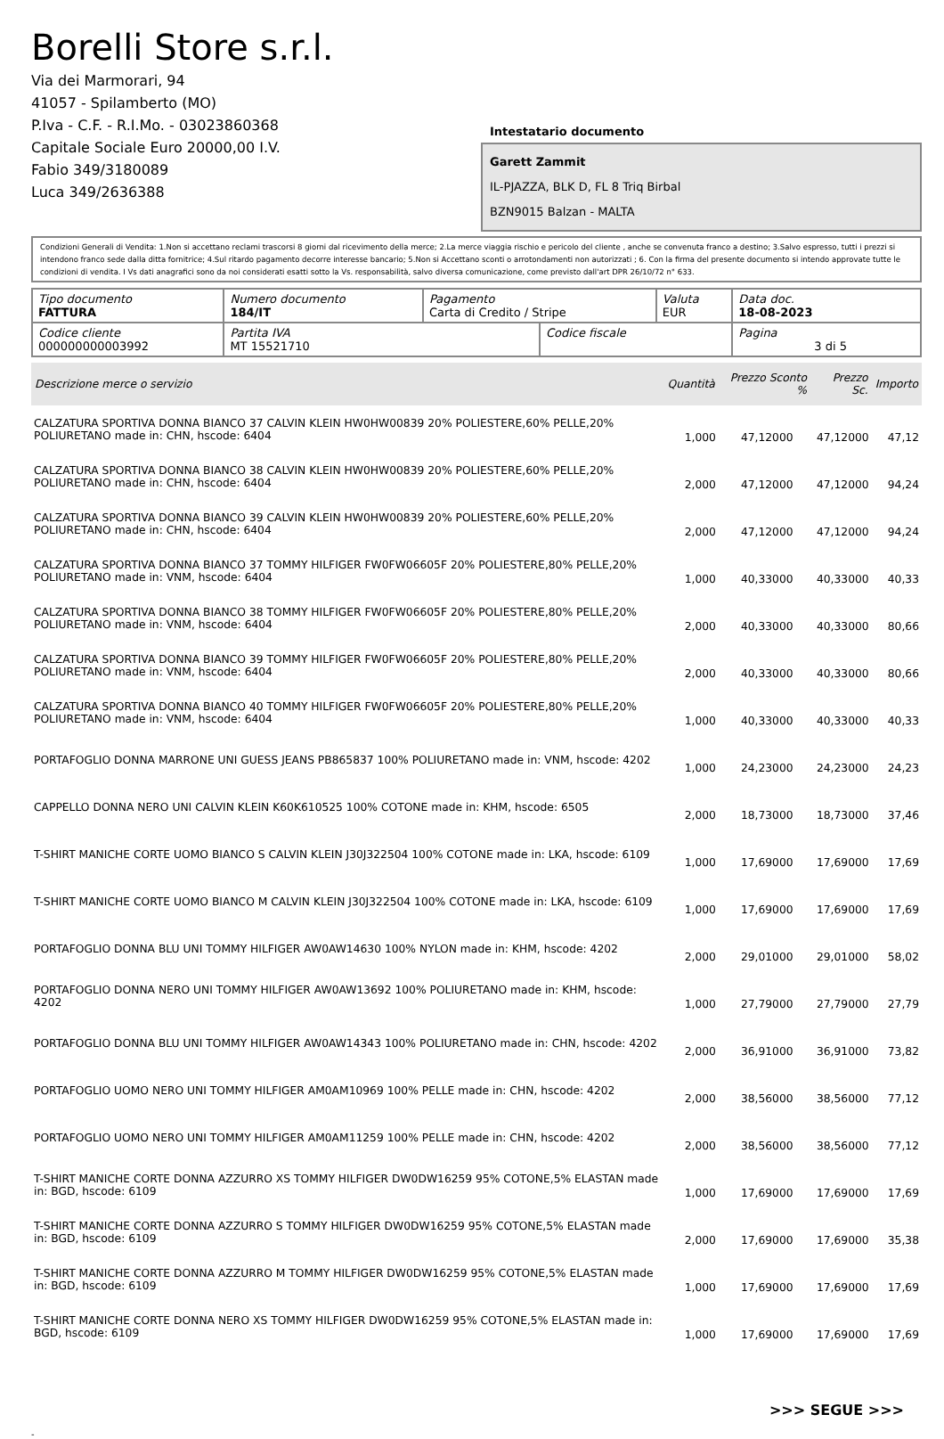Borelli Store s.r.l.
Via dei Marmorari, 94
41057 - Spilamberto (MO)
P.Iva - C.F. - R.I.Mo. - 03023860368
Capitale Sociale Euro 20000,00 I.V.
Fabio 349/3180089
Luca 349/2636388
Intestatario documento
Garett Zammit
IL-PJAZZA, BLK D, FL 8 Triq Birbal
BZN9015 Balzan - MALTA
Condizioni Generali di Vendita: 1.Non si accettano reclami trascorsi 8 giorni dal ricevimento della merce; 2.La merce viaggia rischio e pericolo del cliente , anche se convenuta franco a destino; 3.Salvo espresso, tutti i prezzi si intendono franco sede dalla ditta fornitrice; 4.Sul ritardo pagamento decorre interesse bancario; 5.Non si Accettano sconti o arrotondamenti non autorizzati ; 6. Con la firma del presente documento si intendo approvate tutte le condizioni di vendita. I Vs dati anagrafici sono da noi considerati esatti sotto la Vs. responsabilità, salvo diversa comunicazione, come previsto dall'art DPR 26/10/72 n° 633.
| Tipo documento FATTURA | Numero documento 184/IT | Pagamento Carta di Credito / Stripe | | Valuta EUR | Data doc. 18-08-2023 |
| Codice cliente 000000000003992 | Partita IVA MT 15521710 | | Codice fiscale | | Pagina 3 di 5 |
| Descrizione merce o servizio | Quantità | Prezzo Sconto % | Prezzo Sc. | Importo |
| --- | --- | --- | --- | --- |
| CALZATURA SPORTIVA DONNA BIANCO 37 CALVIN KLEIN HW0HW00839 20% POLIESTERE,60% PELLE,20% POLIURETANO made in: CHN, hscode: 6404 | 1,000 | 47,12000 | 47,12000 | 47,12 |
| CALZATURA SPORTIVA DONNA BIANCO 38 CALVIN KLEIN HW0HW00839 20% POLIESTERE,60% PELLE,20% POLIURETANO made in: CHN, hscode: 6404 | 2,000 | 47,12000 | 47,12000 | 94,24 |
| CALZATURA SPORTIVA DONNA BIANCO 39 CALVIN KLEIN HW0HW00839 20% POLIESTERE,60% PELLE,20% POLIURETANO made in: CHN, hscode: 6404 | 2,000 | 47,12000 | 47,12000 | 94,24 |
| CALZATURA SPORTIVA DONNA BIANCO 37 TOMMY HILFIGER FW0FW06605F 20% POLIESTERE,80% PELLE,20% POLIURETANO made in: VNM, hscode: 6404 | 1,000 | 40,33000 | 40,33000 | 40,33 |
| CALZATURA SPORTIVA DONNA BIANCO 38 TOMMY HILFIGER FW0FW06605F 20% POLIESTERE,80% PELLE,20% POLIURETANO made in: VNM, hscode: 6404 | 2,000 | 40,33000 | 40,33000 | 80,66 |
| CALZATURA SPORTIVA DONNA BIANCO 39 TOMMY HILFIGER FW0FW06605F 20% POLIESTERE,80% PELLE,20% POLIURETANO made in: VNM, hscode: 6404 | 2,000 | 40,33000 | 40,33000 | 80,66 |
| CALZATURA SPORTIVA DONNA BIANCO 40 TOMMY HILFIGER FW0FW06605F 20% POLIESTERE,80% PELLE,20% POLIURETANO made in: VNM, hscode: 6404 | 1,000 | 40,33000 | 40,33000 | 40,33 |
| PORTAFOGLIO DONNA MARRONE UNI GUESS JEANS PB865837 100% POLIURETANO made in: VNM, hscode: 4202 | 1,000 | 24,23000 | 24,23000 | 24,23 |
| CAPPELLO DONNA NERO UNI CALVIN KLEIN K60K610525 100% COTONE made in: KHM, hscode: 6505 | 2,000 | 18,73000 | 18,73000 | 37,46 |
| T-SHIRT MANICHE CORTE UOMO BIANCO S CALVIN KLEIN J30J322504 100% COTONE made in: LKA, hscode: 6109 | 1,000 | 17,69000 | 17,69000 | 17,69 |
| T-SHIRT MANICHE CORTE UOMO BIANCO M CALVIN KLEIN J30J322504 100% COTONE made in: LKA, hscode: 6109 | 1,000 | 17,69000 | 17,69000 | 17,69 |
| PORTAFOGLIO DONNA BLU UNI TOMMY HILFIGER AW0AW14630 100% NYLON made in: KHM, hscode: 4202 | 2,000 | 29,01000 | 29,01000 | 58,02 |
| PORTAFOGLIO DONNA NERO UNI TOMMY HILFIGER AW0AW13692 100% POLIURETANO made in: KHM, hscode: 4202 | 1,000 | 27,79000 | 27,79000 | 27,79 |
| PORTAFOGLIO DONNA BLU UNI TOMMY HILFIGER AW0AW14343 100% POLIURETANO made in: CHN, hscode: 4202 | 2,000 | 36,91000 | 36,91000 | 73,82 |
| PORTAFOGLIO UOMO NERO UNI TOMMY HILFIGER AM0AM10969 100% PELLE made in: CHN, hscode: 4202 | 2,000 | 38,56000 | 38,56000 | 77,12 |
| PORTAFOGLIO UOMO NERO UNI TOMMY HILFIGER AM0AM11259 100% PELLE made in: CHN, hscode: 4202 | 2,000 | 38,56000 | 38,56000 | 77,12 |
| T-SHIRT MANICHE CORTE DONNA AZZURRO XS TOMMY HILFIGER DW0DW16259 95% COTONE,5% ELASTAN made in: BGD, hscode: 6109 | 1,000 | 17,69000 | 17,69000 | 17,69 |
| T-SHIRT MANICHE CORTE DONNA AZZURRO S TOMMY HILFIGER DW0DW16259 95% COTONE,5% ELASTAN made in: BGD, hscode: 6109 | 2,000 | 17,69000 | 17,69000 | 35,38 |
| T-SHIRT MANICHE CORTE DONNA AZZURRO M TOMMY HILFIGER DW0DW16259 95% COTONE,5% ELASTAN made in: BGD, hscode: 6109 | 1,000 | 17,69000 | 17,69000 | 17,69 |
| T-SHIRT MANICHE CORTE DONNA NERO XS TOMMY HILFIGER DW0DW16259 95% COTONE,5% ELASTAN made in: BGD, hscode: 6109 | 1,000 | 17,69000 | 17,69000 | 17,69 |
>>> SEGUE >>>
-